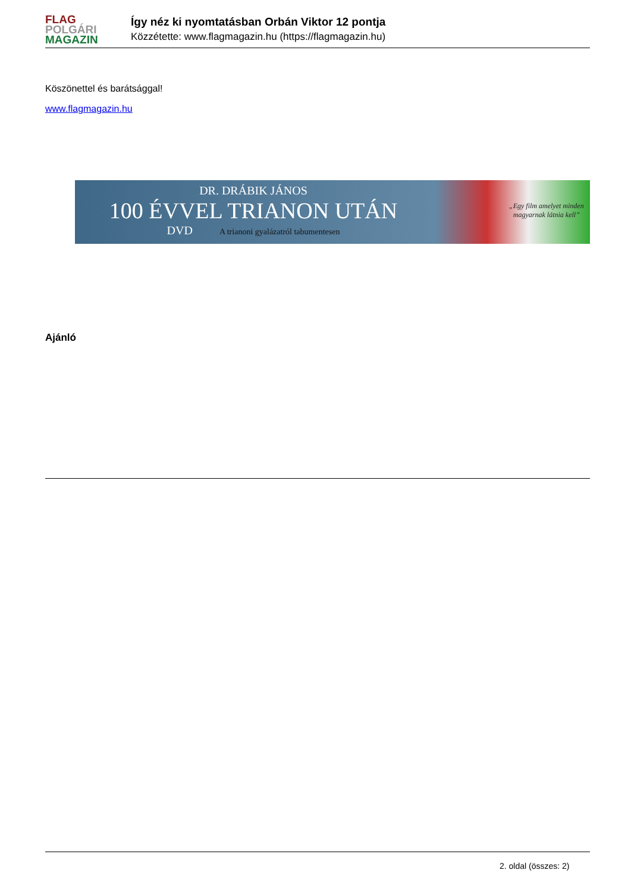FLAG
POLGÁRI
MAGAZIN
Így néz ki nyomtatásban Orbán Viktor 12 pontja
Közzétette: www.flagmagazin.hu (https://flagmagazin.hu)
Köszönettel és barátsággal!
www.flagmagazin.hu
DR. DRÁBIK JÁNOS
100 ÉVVEL TRIANON UTÁN
DVD A trianoni gyalázatról tabumentesen
„Egy film amelyet minden
magyarnak látnia kell”
Ajánló
2. oldal (összes: 2)